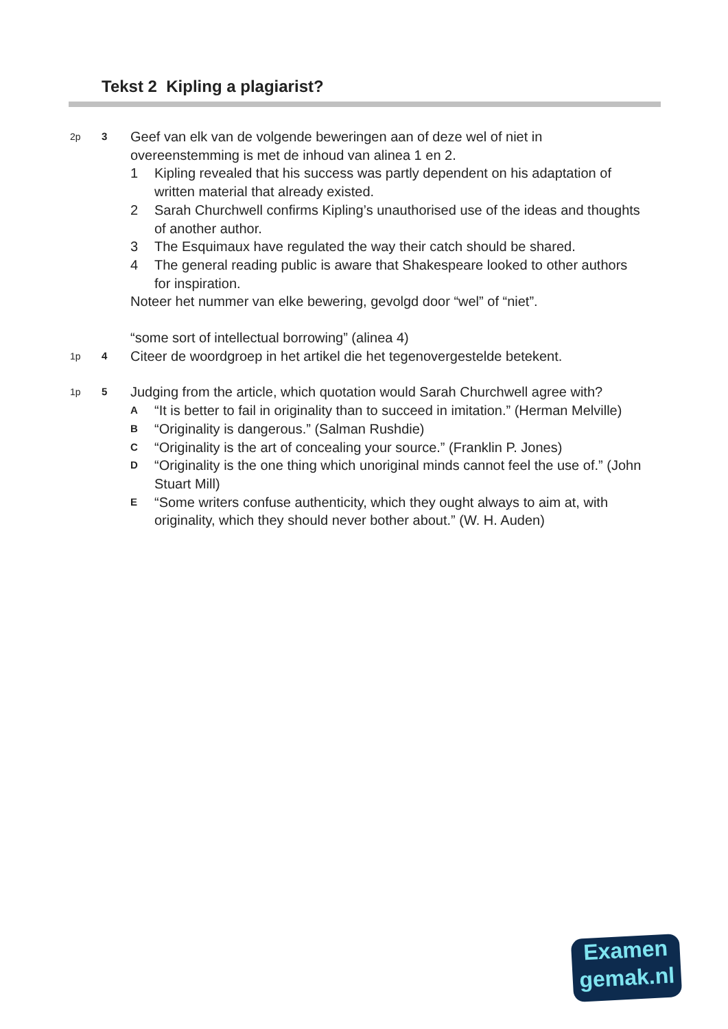Tekst 2 Kipling a plagiarist?
2p 3
Geef van elk van de volgende beweringen aan of deze wel of niet in overeenstemming is met de inhoud van alinea 1 en 2.
1 Kipling revealed that his success was partly dependent on his adaptation of written material that already existed.
2 Sarah Churchwell confirms Kipling’s unauthorised use of the ideas and thoughts of another author.
3 The Esquimaux have regulated the way their catch should be shared.
4 The general reading public is aware that Shakespeare looked to other authors for inspiration.
Noteer het nummer van elke bewering, gevolgd door “wel” of “niet”.
“some sort of intellectual borrowing” (alinea 4)
1p 4
Citeer de woordgroep in het artikel die het tegenovergestelde betekent.
1p 5
Judging from the article, which quotation would Sarah Churchwell agree with?
A “It is better to fail in originality than to succeed in imitation.” (Herman Melville)
B “Originality is dangerous.” (Salman Rushdie)
C “Originality is the art of concealing your source.” (Franklin P. Jones)
D “Originality is the one thing which unoriginal minds cannot feel the use of.” (John Stuart Mill)
E “Some writers confuse authenticity, which they ought always to aim at, with originality, which they should never bother about.” (W. H. Auden)
Examen
gemak.nl